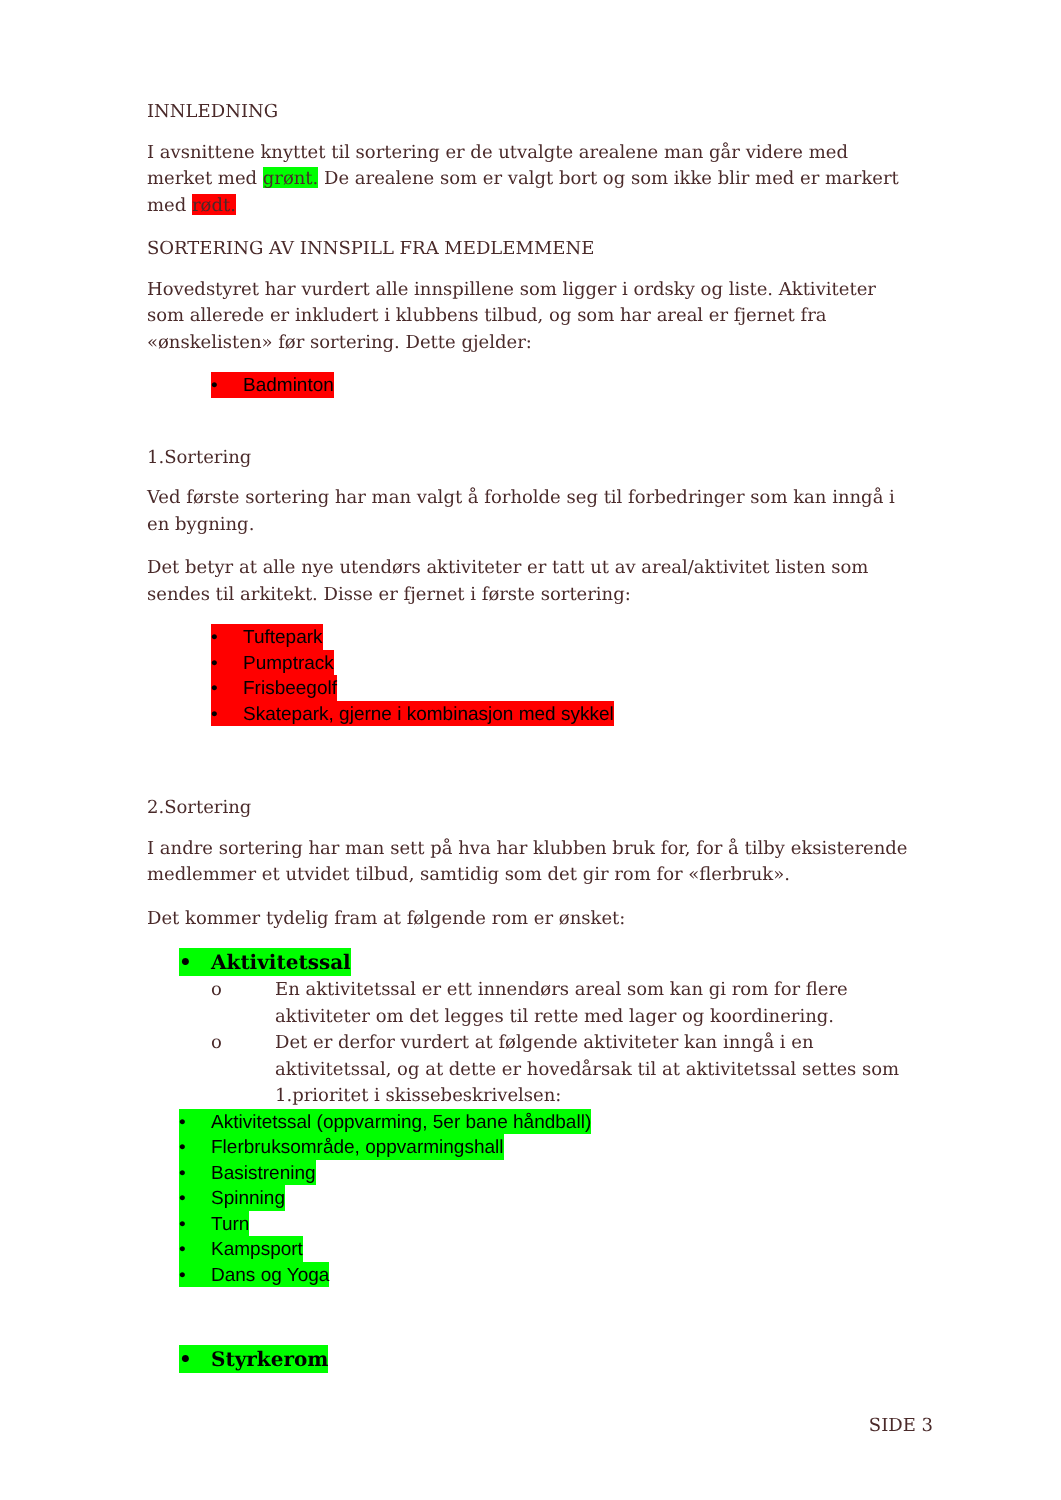INNLEDNING
I avsnittene knyttet til sortering er de utvalgte arealene man går videre med merket med grønt. De arealene som er valgt bort og som ikke blir med er markert med rødt.
SORTERING AV INNSPILL FRA MEDLEMMENE
Hovedstyret har vurdert alle innspillene som ligger i ordsky og liste. Aktiviteter som allerede er inkludert i klubbens tilbud, og som har areal er fjernet fra «ønskelisten» før sortering. Dette gjelder:
• Badminton
1.Sortering
Ved første sortering har man valgt å forholde seg til forbedringer som kan inngå i en bygning.
Det betyr at alle nye utendørs aktiviteter er tatt ut av areal/aktivitet listen som sendes til arkitekt. Disse er fjernet i første sortering:
• Tuftepark
• Pumptrack
• Frisbeegolf
• Skatepark, gjerne i kombinasjon med sykkel
2.Sortering
I andre sortering har man sett på hva har klubben bruk for, for å tilby eksisterende medlemmer et utvidet tilbud, samtidig som det gir rom for «flerbruk».
Det kommer tydelig fram at følgende rom er ønsket:
• Aktivitetssal
o En aktivitetssal er ett innendørs areal som kan gi rom for flere aktiviteter om det legges til rette med lager og koordinering.
o Det er derfor vurdert at følgende aktiviteter kan inngå i en aktivitetssal, og at dette er hovedårsak til at aktivitetssal settes som 1.prioritet i skissebeskrivelsen:
• Aktivitetssal (oppvarming, 5er bane håndball)
• Flerbruksområde, oppvarmingshall
• Basistrening
• Spinning
• Turn
• Kampsport
• Dans og Yoga
• Styrkerom
SIDE 3